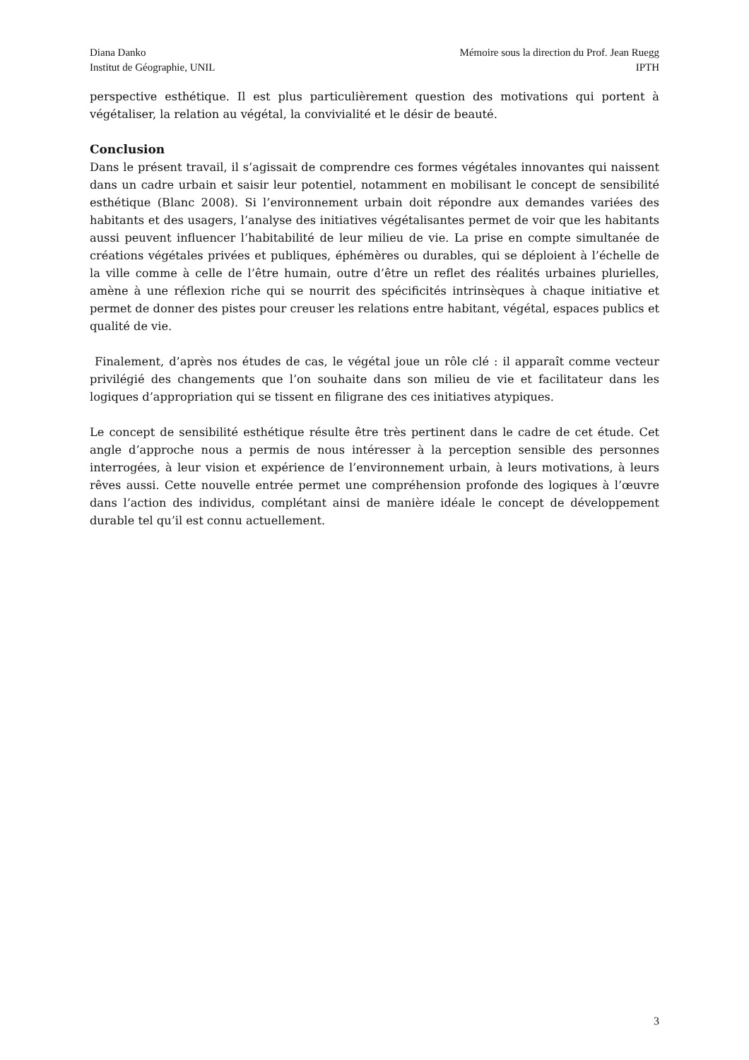Diana Danko
Institut de Géographie, UNIL
Mémoire sous la direction du Prof. Jean Ruegg
IPTH
perspective esthétique. Il est plus particulièrement question des motivations qui portent à végétaliser, la relation au végétal, la convivialité et le désir de beauté.
Conclusion
Dans le présent travail, il s’agissait de comprendre ces formes végétales innovantes qui naissent dans un cadre urbain et saisir leur potentiel, notamment en mobilisant le concept de sensibilité esthétique (Blanc 2008). Si l’environnement urbain doit répondre aux demandes variées des habitants et des usagers, l’analyse des initiatives végétalisantes permet de voir que les habitants aussi peuvent influencer l’habitabilité de leur milieu de vie. La prise en compte simultanée de créations végétales privées et publiques, éphémères ou durables, qui se déploient à l’échelle de la ville comme à celle de l’être humain, outre d’être un reflet des réalités urbaines plurielles, amène à une réflexion riche qui se nourrit des spécificités intrinsèques à chaque initiative et permet de donner des pistes pour creuser les relations entre habitant, végétal, espaces publics et qualité de vie.
Finalement, d’après nos études de cas, le végétal joue un rôle clé : il apparaît comme vecteur privilégié des changements que l’on souhaite dans son milieu de vie et facilitateur dans les logiques d’appropriation qui se tissent en filigrane des ces initiatives atypiques.
Le concept de sensibilité esthétique résulte être très pertinent dans le cadre de cet étude. Cet angle d’approche nous a permis de nous intéresser à la perception sensible des personnes interrogées, à leur vision et expérience de l’environnement urbain, à leurs motivations, à leurs rêves aussi. Cette nouvelle entrée permet une compréhension profonde des logiques à l’œuvre dans l’action des individus, complétant ainsi de manière idéale le concept de développement durable tel qu’il est connu actuellement.
3